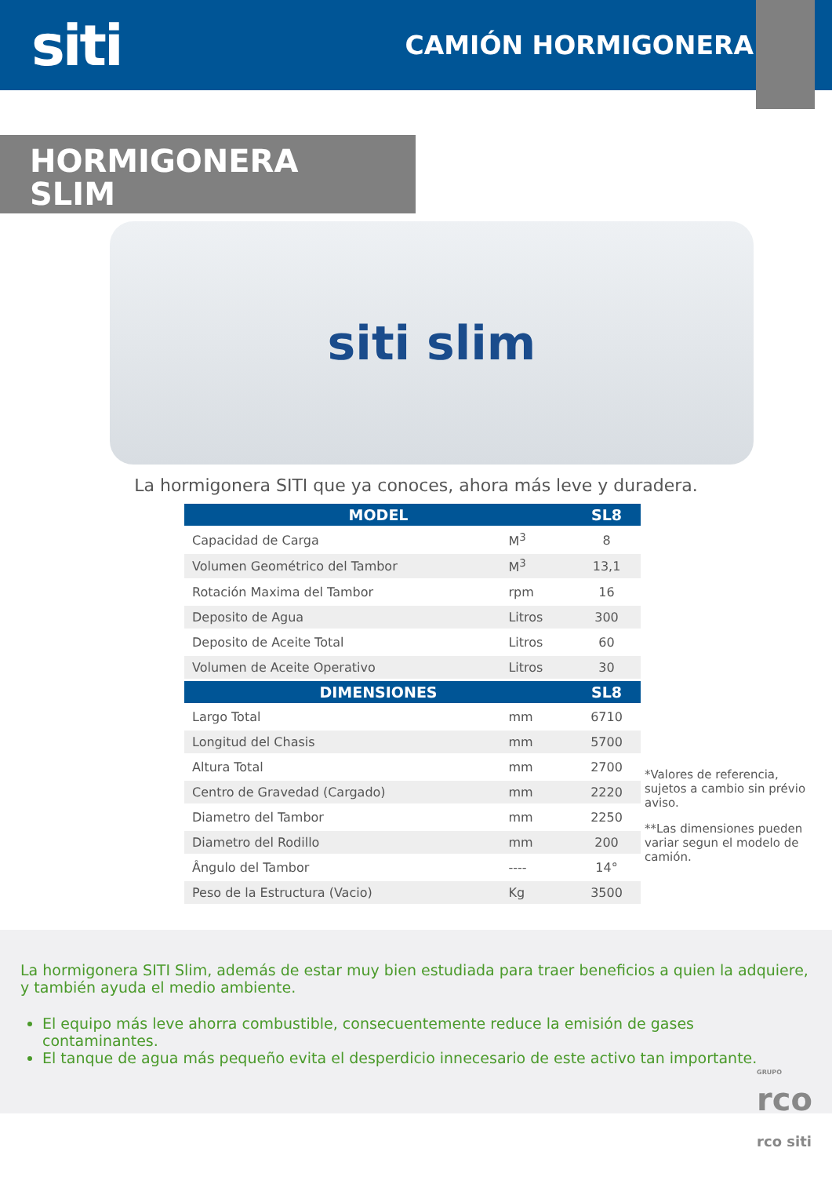siti
CAMIÓN HORMIGONERA
HORMIGONERA
SLIM
siti slim
La hormigonera SITI que ya conoces, ahora más leve y duradera.
| MODEL | | SL8 |
| --- | --- | --- |
| Capacidad de Carga | M<sup>3</sup> | 8 |
| Volumen Geométrico del Tambor | M<sup>3</sup> | 13,1 |
| Rotación Maxima del Tambor | rpm | 16 |
| Deposito de Agua | Litros | 300 |
| Deposito de Aceite Total | Litros | 60 |
| Volumen de Aceite Operativo | Litros | 30 |
| DIMENSIONES | | SL8 |
| Largo Total | mm | 6710 |
| Longitud del Chasis | mm | 5700 |
| Altura Total | mm | 2700 |
| Centro de Gravedad (Cargado) | mm | 2220 |
| Diametro del Tambor | mm | 2250 |
| Diametro del Rodillo | mm | 200 |
| Ângulo del Tambor | ---- | 14° |
| Peso de la Estructura (Vacio) | Kg | 3500 |
*Valores de referencia, sujetos a cambio sin prévio aviso.
**Las dimensiones pueden variar segun el modelo de camión.
La hormigonera SITI Slim, además de estar muy bien estudiada para traer beneficios a quien la adquiere, y también ayuda el medio ambiente.
El equipo más leve ahorra combustible, consecuentemente reduce la emisión de gases contaminantes.
El tanque de agua más pequeño evita el desperdicio innecesario de este activo tan importante.
GRUPO
rco
rco siti